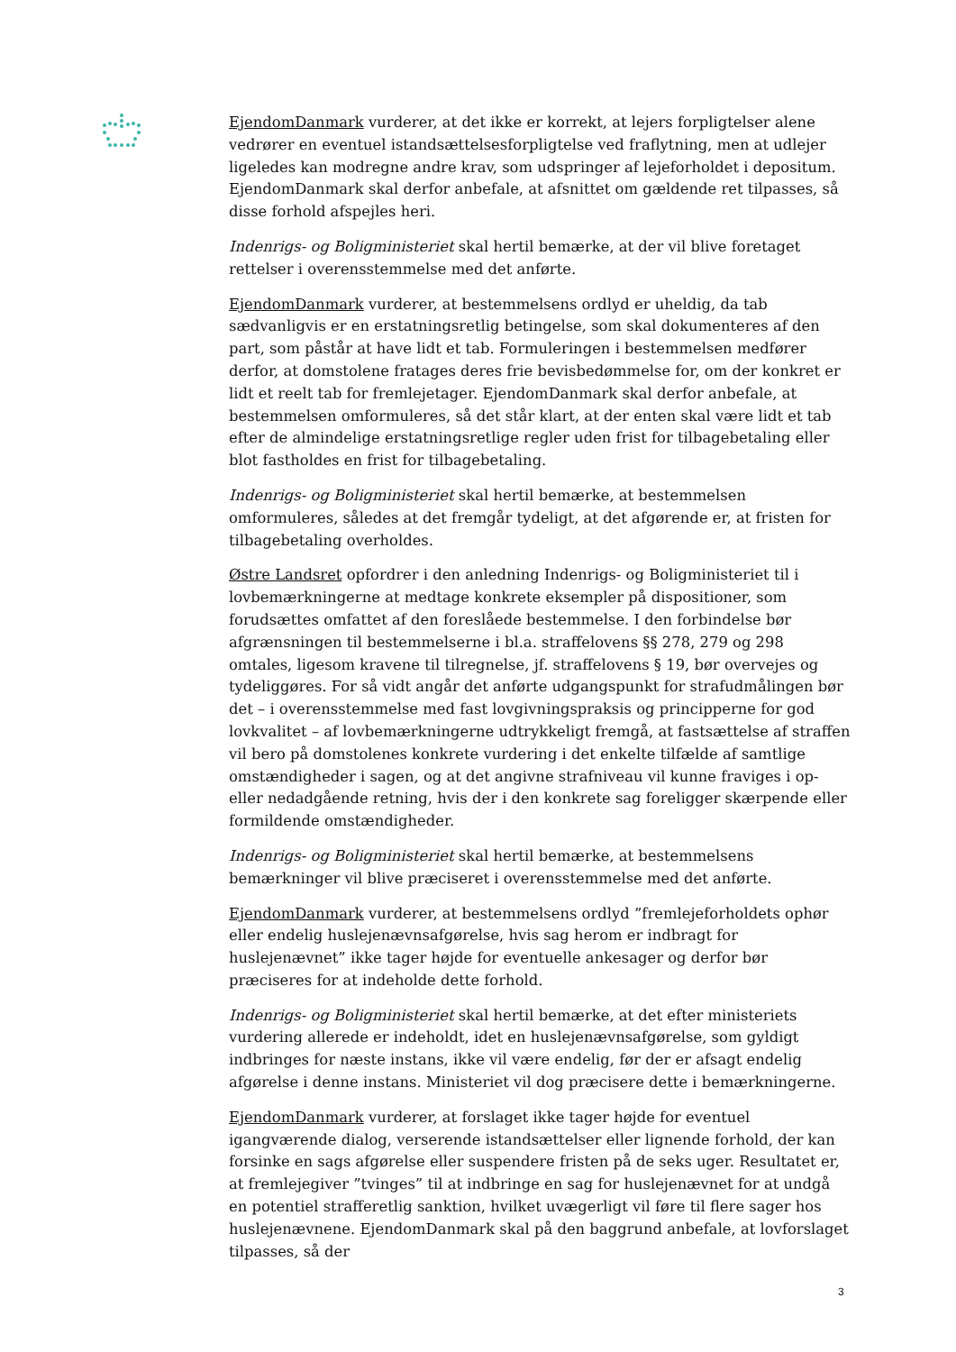EjendomDanmark vurderer, at det ikke er korrekt, at lejers forpligtelser alene vedrører en eventuel istandsættelsesforpligtelse ved fraflytning, men at udlejer ligeledes kan modregne andre krav, som udspringer af lejeforholdet i depositum. EjendomDanmark skal derfor anbefale, at afsnittet om gældende ret tilpasses, så disse forhold afspejles heri.
Indenrigs- og Boligministeriet skal hertil bemærke, at der vil blive foretaget rettelser i overensstemmelse med det anførte.
EjendomDanmark vurderer, at bestemmelsens ordlyd er uheldig, da tab sædvanligvis er en erstatningsretlig betingelse, som skal dokumenteres af den part, som påstår at have lidt et tab. Formuleringen i bestemmelsen medfører derfor, at domstolene fratages deres frie bevisbedømmelse for, om der konkret er lidt et reelt tab for fremlejetager. EjendomDanmark skal derfor anbefale, at bestemmelsen omformuleres, så det står klart, at der enten skal være lidt et tab efter de almindelige erstatningsretlige regler uden frist for tilbagebetaling eller blot fastholdes en frist for tilbagebetaling.
Indenrigs- og Boligministeriet skal hertil bemærke, at bestemmelsen omformuleres, således at det fremgår tydeligt, at det afgørende er, at fristen for tilbagebetaling overholdes.
Østre Landsret opfordrer i den anledning Indenrigs- og Boligministeriet til i lovbemærkningerne at medtage konkrete eksempler på dispositioner, som forudsættes omfattet af den foreslåede bestemmelse. I den forbindelse bør afgrænsningen til bestemmelserne i bl.a. straffelovens §§ 278, 279 og 298 omtales, ligesom kravene til tilregnelse, jf. straffelovens § 19, bør overvejes og tydeliggøres. For så vidt angår det anførte udgangspunkt for strafudmålingen bør det – i overensstemmelse med fast lovgivningspraksis og principperne for god lovkvalitet – af lovbemærkningerne udtrykkeligt fremgå, at fastsættelse af straffen vil bero på domstolenes konkrete vurdering i det enkelte tilfælde af samtlige omstændigheder i sagen, og at det angivne strafniveau vil kunne fraviges i op- eller nedadgående retning, hvis der i den konkrete sag foreligger skærpende eller formildende omstændigheder.
Indenrigs- og Boligministeriet skal hertil bemærke, at bestemmelsens bemærkninger vil blive præciseret i overensstemmelse med det anførte.
EjendomDanmark vurderer, at bestemmelsens ordlyd ”fremlejeforholdets ophør eller endelig huslejenævnsafgørelse, hvis sag herom er indbragt for huslejenævnet” ikke tager højde for eventuelle ankesager og derfor bør præciseres for at indeholde dette forhold.
Indenrigs- og Boligministeriet skal hertil bemærke, at det efter ministeriets vurdering allerede er indeholdt, idet en huslejenævnsafgørelse, som gyldigt indbringes for næste instans, ikke vil være endelig, før der er afsagt endelig afgørelse i denne instans. Ministeriet vil dog præcisere dette i bemærkningerne.
EjendomDanmark vurderer, at forslaget ikke tager højde for eventuel igangværende dialog, verserende istandsættelser eller lignende forhold, der kan forsinke en sags afgørelse eller suspendere fristen på de seks uger. Resultatet er, at fremlejegiver ”tvinges” til at indbringe en sag for huslejenævnet for at undgå en potentiel strafferetlig sanktion, hvilket uvægerligt vil føre til flere sager hos huslejenævnene. EjendomDanmark skal på den baggrund anbefale, at lovforslaget tilpasses, så der
3